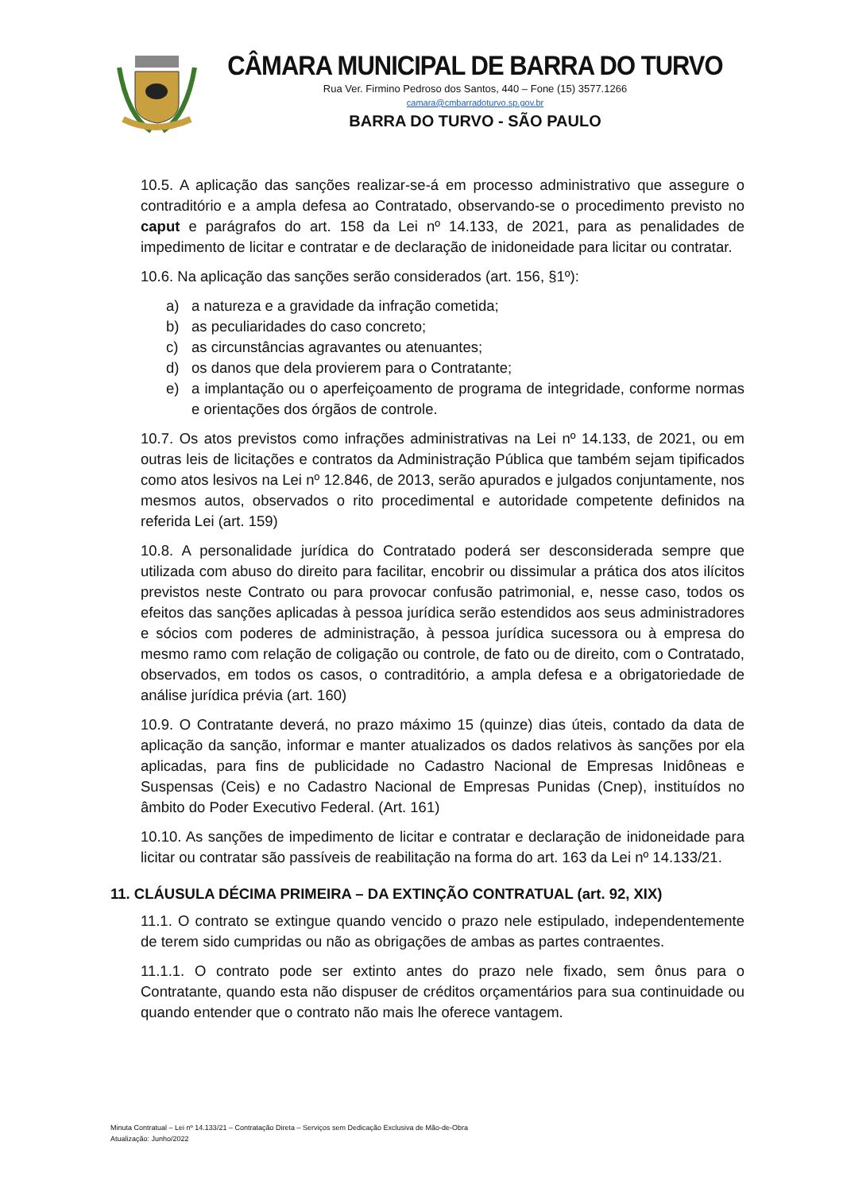CÂMARA MUNICIPAL DE BARRA DO TURVO
Rua Ver. Firmino Pedroso dos Santos, 440 – Fone (15) 3577.1266
camara@cmbarradoturvo.sp.gov.br
BARRA DO TURVO - SÃO PAULO
10.5. A aplicação das sanções realizar-se-á em processo administrativo que assegure o contraditório e a ampla defesa ao Contratado, observando-se o procedimento previsto no caput e parágrafos do art. 158 da Lei nº 14.133, de 2021, para as penalidades de impedimento de licitar e contratar e de declaração de inidoneidade para licitar ou contratar.
10.6. Na aplicação das sanções serão considerados (art. 156, §1º):
a) a natureza e a gravidade da infração cometida;
b) as peculiaridades do caso concreto;
c) as circunstâncias agravantes ou atenuantes;
d) os danos que dela provierem para o Contratante;
e) a implantação ou o aperfeiçoamento de programa de integridade, conforme normas e orientações dos órgãos de controle.
10.7. Os atos previstos como infrações administrativas na Lei nº 14.133, de 2021, ou em outras leis de licitações e contratos da Administração Pública que também sejam tipificados como atos lesivos na Lei nº 12.846, de 2013, serão apurados e julgados conjuntamente, nos mesmos autos, observados o rito procedimental e autoridade competente definidos na referida Lei (art. 159)
10.8. A personalidade jurídica do Contratado poderá ser desconsiderada sempre que utilizada com abuso do direito para facilitar, encobrir ou dissimular a prática dos atos ilícitos previstos neste Contrato ou para provocar confusão patrimonial, e, nesse caso, todos os efeitos das sanções aplicadas à pessoa jurídica serão estendidos aos seus administradores e sócios com poderes de administração, à pessoa jurídica sucessora ou à empresa do mesmo ramo com relação de coligação ou controle, de fato ou de direito, com o Contratado, observados, em todos os casos, o contraditório, a ampla defesa e a obrigatoriedade de análise jurídica prévia (art. 160)
10.9. O Contratante deverá, no prazo máximo 15 (quinze) dias úteis, contado da data de aplicação da sanção, informar e manter atualizados os dados relativos às sanções por ela aplicadas, para fins de publicidade no Cadastro Nacional de Empresas Inidôneas e Suspensas (Ceis) e no Cadastro Nacional de Empresas Punidas (Cnep), instituídos no âmbito do Poder Executivo Federal. (Art. 161)
10.10. As sanções de impedimento de licitar e contratar e declaração de inidoneidade para licitar ou contratar são passíveis de reabilitação na forma do art. 163 da Lei nº 14.133/21.
11. CLÁUSULA DÉCIMA PRIMEIRA – DA EXTINÇÃO CONTRATUAL (art. 92, XIX)
11.1. O contrato se extingue quando vencido o prazo nele estipulado, independentemente de terem sido cumpridas ou não as obrigações de ambas as partes contraentes.
11.1.1. O contrato pode ser extinto antes do prazo nele fixado, sem ônus para o Contratante, quando esta não dispuser de créditos orçamentários para sua continuidade ou quando entender que o contrato não mais lhe oferece vantagem.
Minuta Contratual – Lei nº 14.133/21 – Contratação Direta – Serviços sem Dedicação Exclusiva de Mão-de-Obra
Atualização: Junho/2022